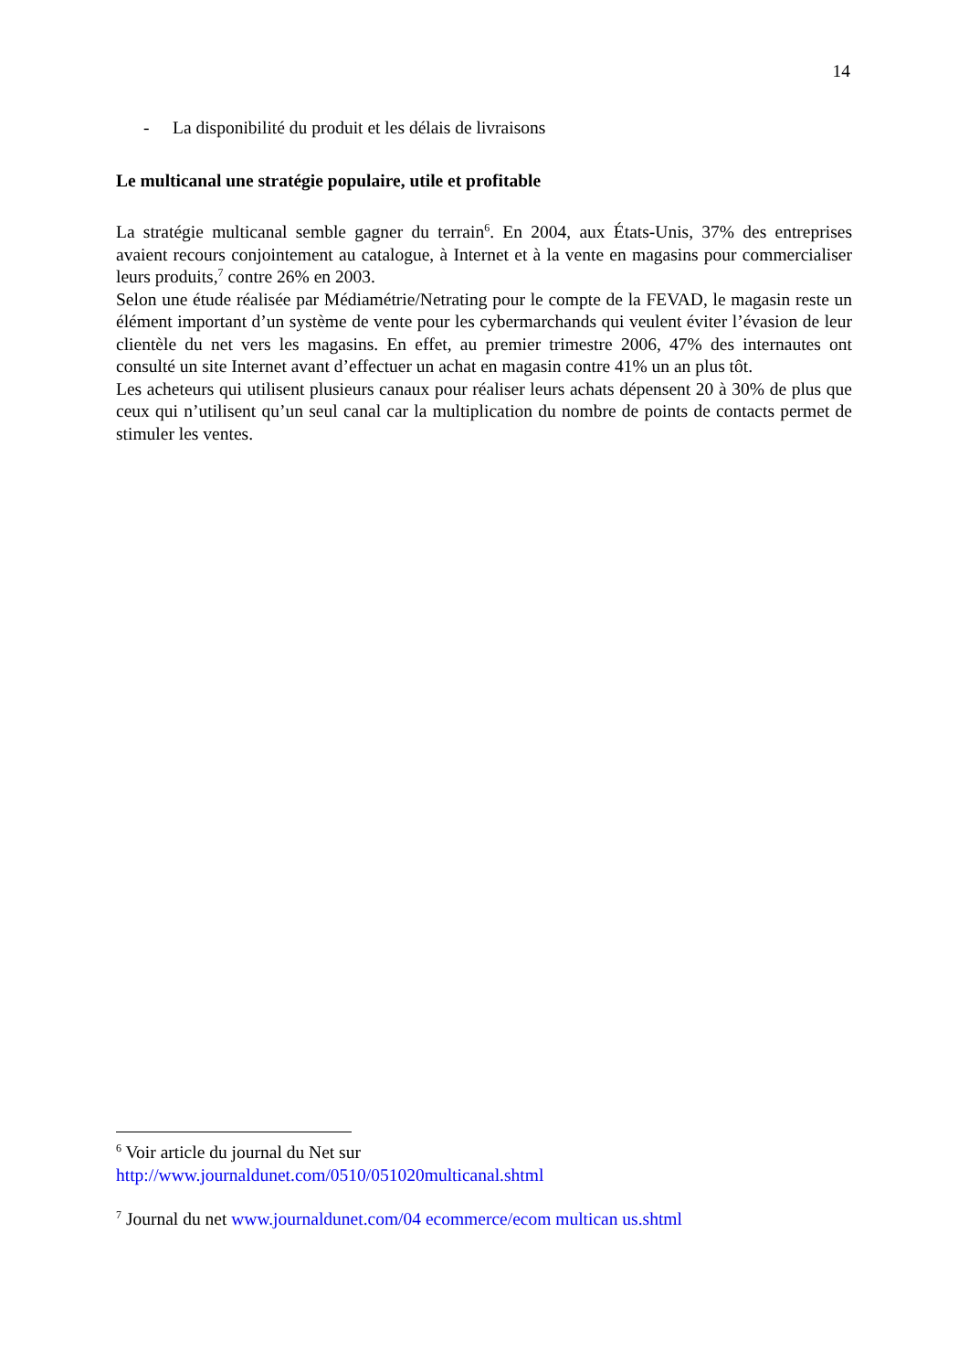14
- La disponibilité du produit et les délais de livraisons
Le multicanal une stratégie populaire, utile et profitable
La stratégie multicanal semble gagner du terrain<sup>6</sup>. En 2004, aux États-Unis, 37% des entreprises avaient recours conjointement au catalogue, à Internet et à la vente en magasins pour commercialiser leurs produits,<sup>7</sup> contre 26% en 2003.
Selon une étude réalisée par Médiamétrie/Netrating pour le compte de la FEVAD, le magasin reste un élément important d’un système de vente pour les cybermarchands qui veulent éviter l’évasion de leur clientèle du net vers les magasins. En effet, au premier trimestre 2006, 47% des internautes ont consulté un site Internet avant d’effectuer un achat en magasin contre 41% un an plus tôt.
Les acheteurs qui utilisent plusieurs canaux pour réaliser leurs achats dépensent 20 à 30% de plus que ceux qui n’utilisent qu’un seul canal car la multiplication du nombre de points de contacts permet de stimuler les ventes.
<sup>6</sup> Voir article du journal du Net sur
http://www.journaldunet.com/0510/051020multicanal.shtml
<sup>7</sup> Journal du net www.journaldunet.com/04 ecommerce/ecom multican us.shtml